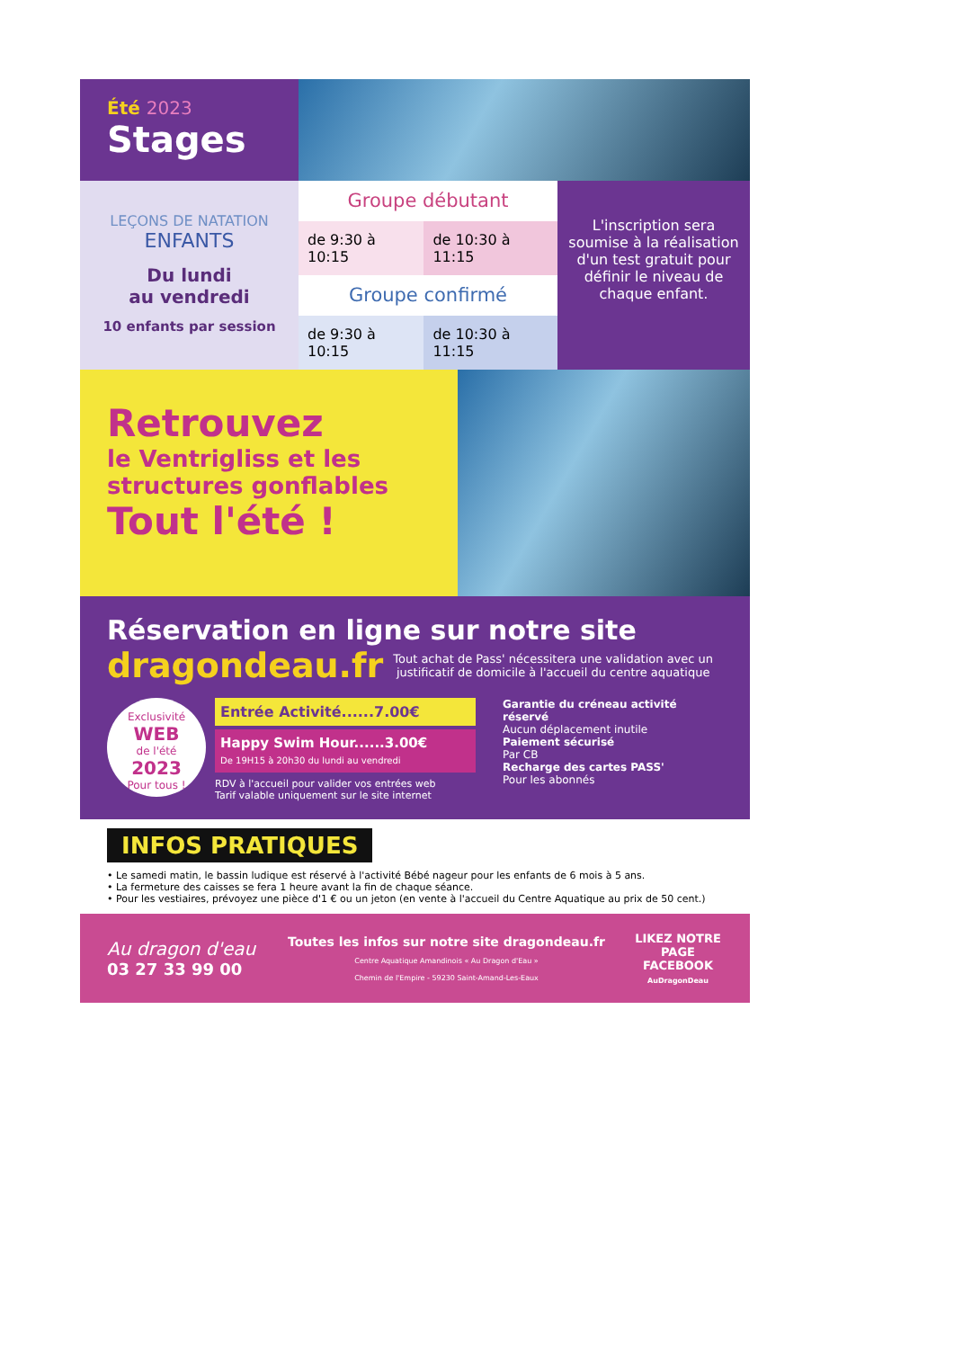Été 2023
Stages
LEÇONS DE NATATION
ENFANTS
Du lundi
au vendredi
10 enfants par session
| Groupe débutant | |
| de 9:30 à 10:15 | de 10:30 à 11:15 |
| Groupe confirmé | |
| de 9:30 à 10:15 | de 10:30 à 11:15 |
L'inscription sera soumise à la réalisation d'un test gratuit pour définir le niveau de chaque enfant.
Retrouvez
le Ventrigliss et les structures gonflables
Tout l'été !
Réservation en ligne sur notre site
dragondeau.fr
Tout achat de Pass' nécessitera une validation avec un justificatif de domicile à l'accueil du centre aquatique
Exclusivité
WEB
de l'été
2023
Pour tous !
Entrée Activité......7.00€
Happy Swim Hour......3.00€
De 19H15 à 20h30 du lundi au vendredi
RDV à l'accueil pour valider vos entrées web
Tarif valable uniquement sur le site internet
Garantie du créneau activité réservé
Aucun déplacement inutile
Paiement sécurisé
Par CB
Recharge des cartes PASS'
Pour les abonnés
INFOS PRATIQUES
• Le samedi matin, le bassin ludique est réservé à l'activité Bébé nageur pour les enfants de 6 mois à 5 ans.
• La fermeture des caisses se fera 1 heure avant la fin de chaque séance.
• Pour les vestiaires, prévoyez une pièce d'1 € ou un jeton (en vente à l'accueil du Centre Aquatique au prix de 50 cent.)
Au dragon d'eau
03 27 33 99 00
Toutes les infos sur notre site dragondeau.fr
Centre Aquatique Amandinois « Au Dragon d'Eau »
Chemin de l'Empire - 59230 Saint-Amand-Les-Eaux
LIKEZ NOTRE PAGE FACEBOOK
AuDragonDeau